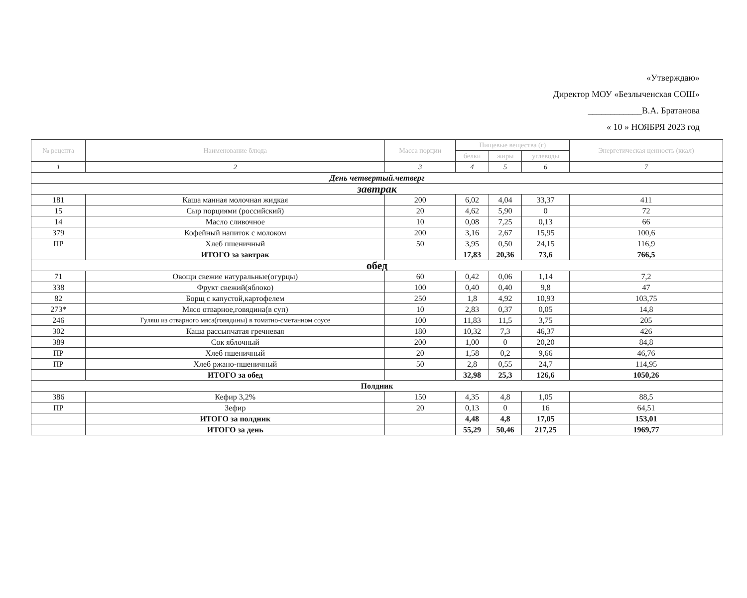«Утверждаю»
Директор МОУ «Безлыченская СОШ»
____________В.А. Братанова
« 10 » НОЯБРЯ 2023 год
| № рецепта | Наименование блюда | Масса порции | Пищевые вещества (г) | | | Энергетическая ценность (ккал) |
| --- | --- | --- | --- | --- | --- | --- |
| | | | белки | жиры | углеводы | |
| 1 | 2 | 3 | 4 | 5 | 6 | 7 |
| День четвертый.четверг | | | | | | |
| завтрак | | | | | | |
| 181 | Каша манная молочная жидкая | 200 | 6,02 | 4,04 | 33,37 | 411 |
| 15 | Сыр порциями (российский) | 20 | 4,62 | 5,90 | 0 | 72 |
| 14 | Масло сливочное | 10 | 0,08 | 7,25 | 0,13 | 66 |
| 379 | Кофейный напиток с молоком | 200 | 3,16 | 2,67 | 15,95 | 100,6 |
| ПР | Хлеб пшеничный | 50 | 3,95 | 0,50 | 24,15 | 116,9 |
| | ИТОГО за завтрак | | 17,83 | 20,36 | 73,6 | 766,5 |
| обед | | | | | | |
| 71 | Овощи свежие натуральные(огурцы) | 60 | 0,42 | 0,06 | 1,14 | 7,2 |
| 338 | Фрукт свежий(яблоко) | 100 | 0,40 | 0,40 | 9,8 | 47 |
| 82 | Борщ с капустой,картофелем | 250 | 1,8 | 4,92 | 10,93 | 103,75 |
| 273* | Мясо отварное,говядина(в суп) | 10 | 2,83 | 0,37 | 0,05 | 14,8 |
| 246 | Гуляш из отварного мяса(говядины) в томатно-сметанном соусе | 100 | 11,83 | 11,5 | 3,75 | 205 |
| 302 | Каша рассыпчатая гречневая | 180 | 10,32 | 7,3 | 46,37 | 426 |
| 389 | Сок яблочный | 200 | 1,00 | 0 | 20,20 | 84,8 |
| ПР | Хлеб пшеничный | 20 | 1,58 | 0,2 | 9,66 | 46,76 |
| ПР | Хлеб ржано-пшеничный | 50 | 2,8 | 0,55 | 24,7 | 114,95 |
| | ИТОГО за обед | | 32,98 | 25,3 | 126,6 | 1050,26 |
| Полдник | | | | | | |
| 386 | Кефир 3,2% | 150 | 4,35 | 4,8 | 1,05 | 88,5 |
| ПР | Зефир | 20 | 0,13 | 0 | 16 | 64,51 |
| | ИТОГО за полдник | | 4,48 | 4,8 | 17,05 | 153,01 |
| | ИТОГО за день | | 55,29 | 50,46 | 217,25 | 1969,77 |